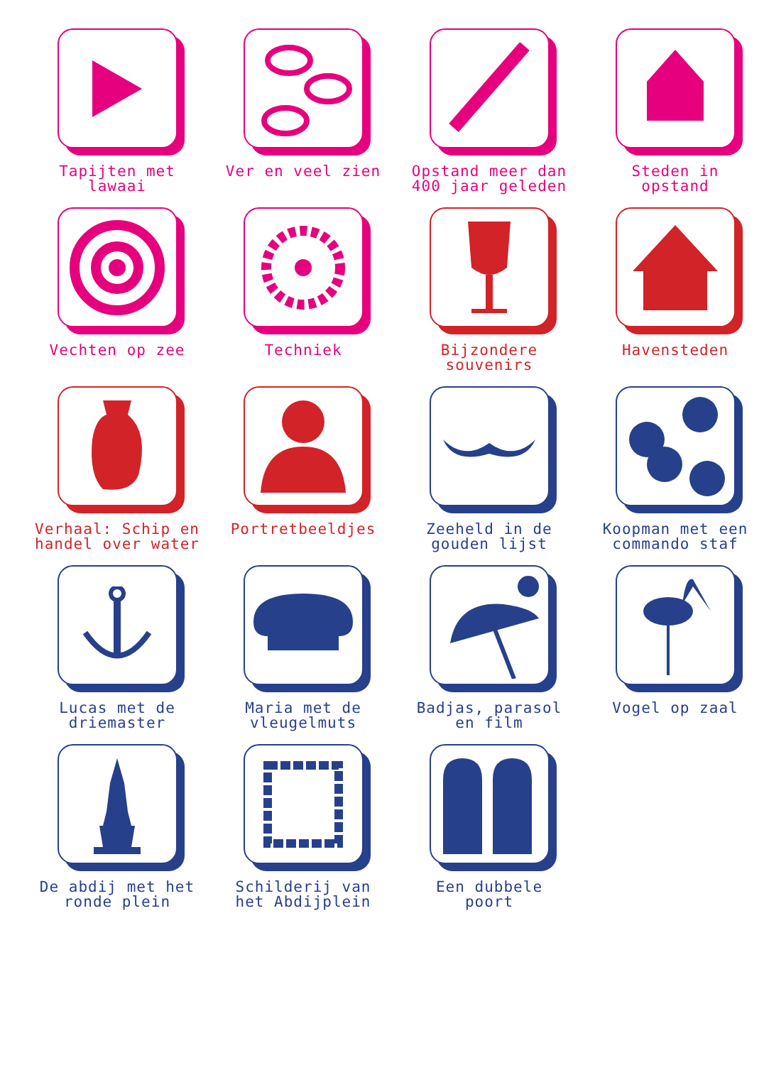Tapijten met
lawaai
Ver en veel zien
Opstand meer dan
400 jaar geleden
Steden in
opstand
Vechten op zee
Techniek
Bijzondere
souvenirs
Havensteden
Verhaal: Schip en
handel over water
Portretbeeldjes
Zeeheld in de
gouden lijst
Koopman met een
commando staf
Lucas met de
driemaster
Maria met de
vleugelmuts
Badjas, parasol
en film
Vogel op zaal
De abdij met het
ronde plein
Schilderij van
het Abdijplein
Een dubbele
poort